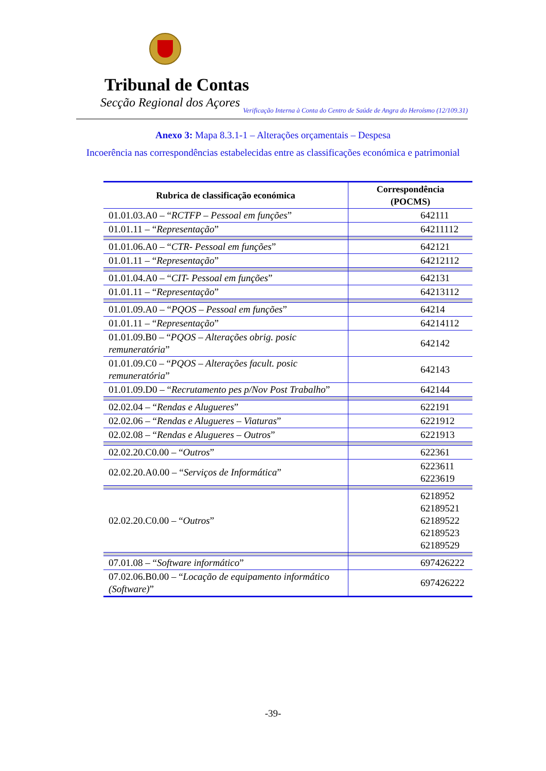Tribunal de Contas
Secção Regional dos Açores
Verificação Interna à Conta do Centro de Saúde de Angra do Heroísmo (12/109.31)
Anexo 3: Mapa 8.3.1-1 – Alterações orçamentais – Despesa
Incoerência nas correspondências estabelecidas entre as classificações económica e patrimonial
| Rubrica de classificação económica | Correspondência (POCMS) |
| --- | --- |
| 01.01.03.A0 – “ RCTFP – Pessoal em funções ” | 642111 |
| 01.01.11 – “ Representação ” | 64211112 |
| 01.01.06.A0 – “ CTR- Pessoal em funções ” | 642121 |
| 01.01.11 – “ Representação ” | 64212112 |
| 01.01.04.A0 – “ CIT- Pessoal em funções ” | 642131 |
| 01.01.11 – “ Representação ” | 64213112 |
| 01.01.09.A0 – “ PQOS – Pessoal em funções ” | 64214 |
| 01.01.11 – “ Representação ” | 64214112 |
| 01.01.09.B0 – “ PQOS – Alterações obrig. posic remuneratória ” | 642142 |
| 01.01.09.C0 – “ PQOS – Alterações facult. posic remuneratória ” | 642143 |
| 01.01.09.D0 – “ Recrutamento pes p/Nov Post Trabalho ” | 642144 |
| 02.02.04 – “ Rendas e Alugueres ” | 622191 |
| 02.02.06 – “ Rendas e Alugueres – Viaturas ” | 6221912 |
| 02.02.08 – “ Rendas e Alugueres – Outros ” | 6221913 |
| 02.02.20.C0.00 – “ Outros ” | 622361 |
| 02.02.20.A0.00 – “ Serviços de Informática ” | 6223611 6223619 |
| 02.02.20.C0.00 – “ Outros ” | 6218952 62189521 62189522 62189523 62189529 |
| 07.01.08 – “ Software informático ” | 697426222 |
| 07.02.06.B0.00 – “ Locação de equipamento informático (Software) ” | 697426222 |
-39-